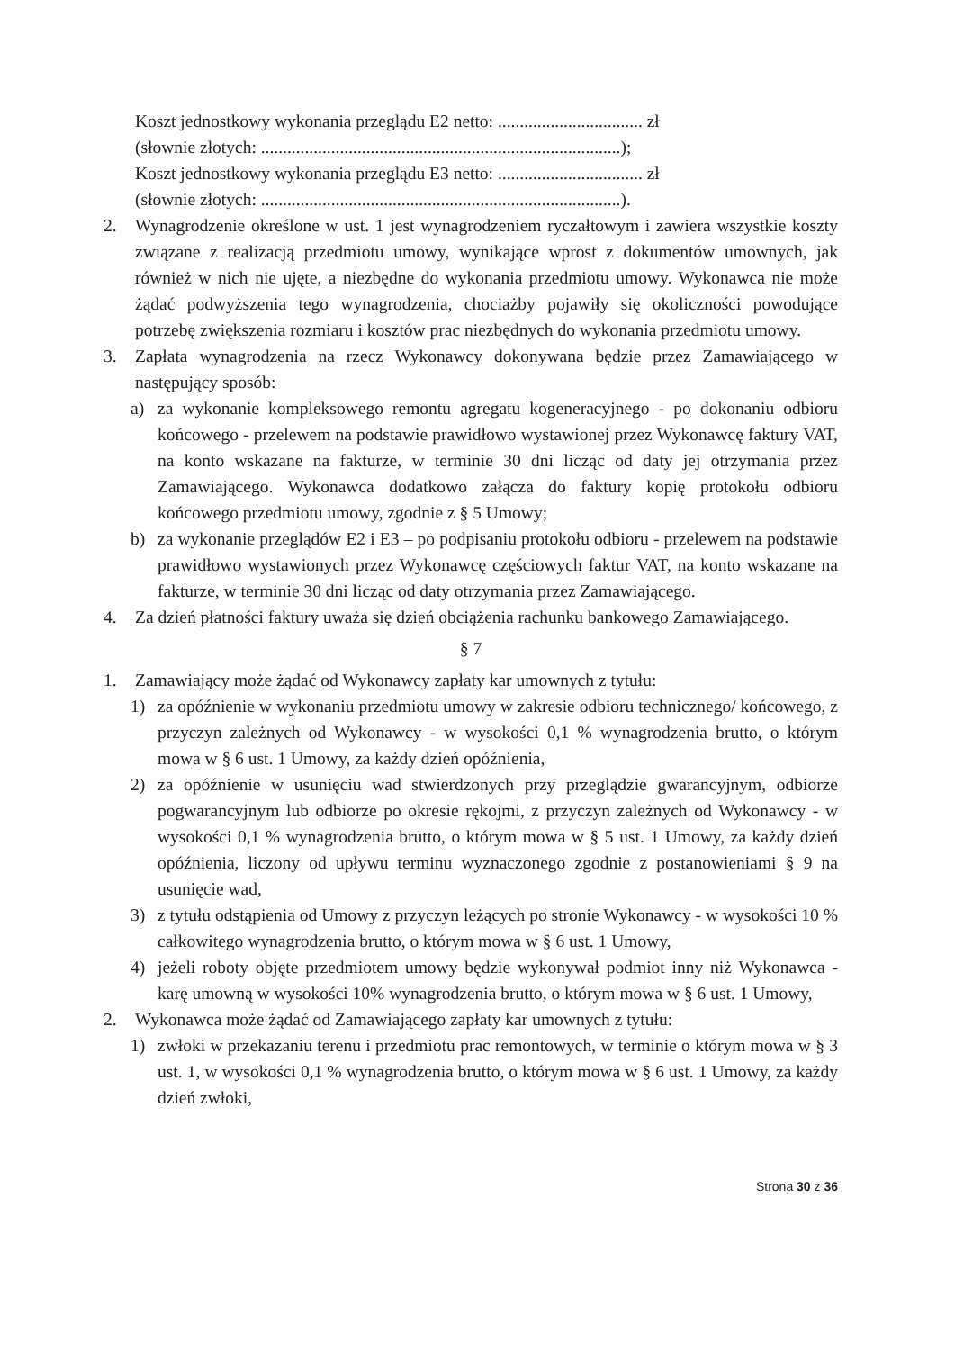Koszt jednostkowy wykonania przeglądu E2 netto: ................................. zł
(słownie złotych: ..................................................................................);
Koszt jednostkowy wykonania przeglądu E3 netto: ................................. zł
(słownie złotych: ..................................................................................).
2. Wynagrodzenie określone w ust. 1 jest wynagrodzeniem ryczałtowym i zawiera wszystkie koszty związane z realizacją przedmiotu umowy, wynikające wprost z dokumentów umownych, jak również w nich nie ujęte, a niezbędne do wykonania przedmiotu umowy. Wykonawca nie może żądać podwyższenia tego wynagrodzenia, chociażby pojawiły się okoliczności powodujące potrzebę zwiększenia rozmiaru i kosztów prac niezbędnych do wykonania przedmiotu umowy.
3. Zapłata wynagrodzenia na rzecz Wykonawcy dokonywana będzie przez Zamawiającego w następujący sposób:
a) za wykonanie kompleksowego remontu agregatu kogeneracyjnego - po dokonaniu odbioru końcowego - przelewem na podstawie prawidłowo wystawionej przez Wykonawcę faktury VAT, na konto wskazane na fakturze, w terminie 30 dni licząc od daty jej otrzymania przez Zamawiającego. Wykonawca dodatkowo załącza do faktury kopię protokołu odbioru końcowego przedmiotu umowy, zgodnie z § 5 Umowy;
b) za wykonanie przeglądów E2 i E3 – po podpisaniu protokołu odbioru - przelewem na podstawie prawidłowo wystawionych przez Wykonawcę częściowych faktur VAT, na konto wskazane na fakturze, w terminie 30 dni licząc od daty otrzymania przez Zamawiającego.
4. Za dzień płatności faktury uważa się dzień obciążenia rachunku bankowego Zamawiającego.
§ 7
1. Zamawiający może żądać od Wykonawcy zapłaty kar umownych z tytułu:
1) za opóźnienie w wykonaniu przedmiotu umowy w zakresie odbioru technicznego/ końcowego, z przyczyn zależnych od Wykonawcy - w wysokości 0,1 % wynagrodzenia brutto, o którym mowa w § 6 ust. 1 Umowy, za każdy dzień opóźnienia,
2) za opóźnienie w usunięciu wad stwierdzonych przy przeglądzie gwarancyjnym, odbiorze pogwarancyjnym lub odbiorze po okresie rękojmi, z przyczyn zależnych od Wykonawcy - w wysokości 0,1 % wynagrodzenia brutto, o którym mowa w § 5 ust. 1 Umowy, za każdy dzień opóźnienia, liczony od upływu terminu wyznaczonego zgodnie z postanowieniami § 9 na usunięcie wad,
3) z tytułu odstąpienia od Umowy z przyczyn leżących po stronie Wykonawcy - w wysokości 10 % całkowitego wynagrodzenia brutto, o którym mowa w § 6 ust. 1 Umowy,
4) jeżeli roboty objęte przedmiotem umowy będzie wykonywał podmiot inny niż Wykonawca - karę umowną w wysokości 10% wynagrodzenia brutto, o którym mowa w § 6 ust. 1 Umowy,
2. Wykonawca może żądać od Zamawiającego zapłaty kar umownych z tytułu:
1) zwłoki w przekazaniu terenu i przedmiotu prac remontowych, w terminie o którym mowa w § 3 ust. 1, w wysokości 0,1 % wynagrodzenia brutto, o którym mowa w § 6 ust. 1 Umowy, za każdy dzień zwłoki,
Strona 30 z 36